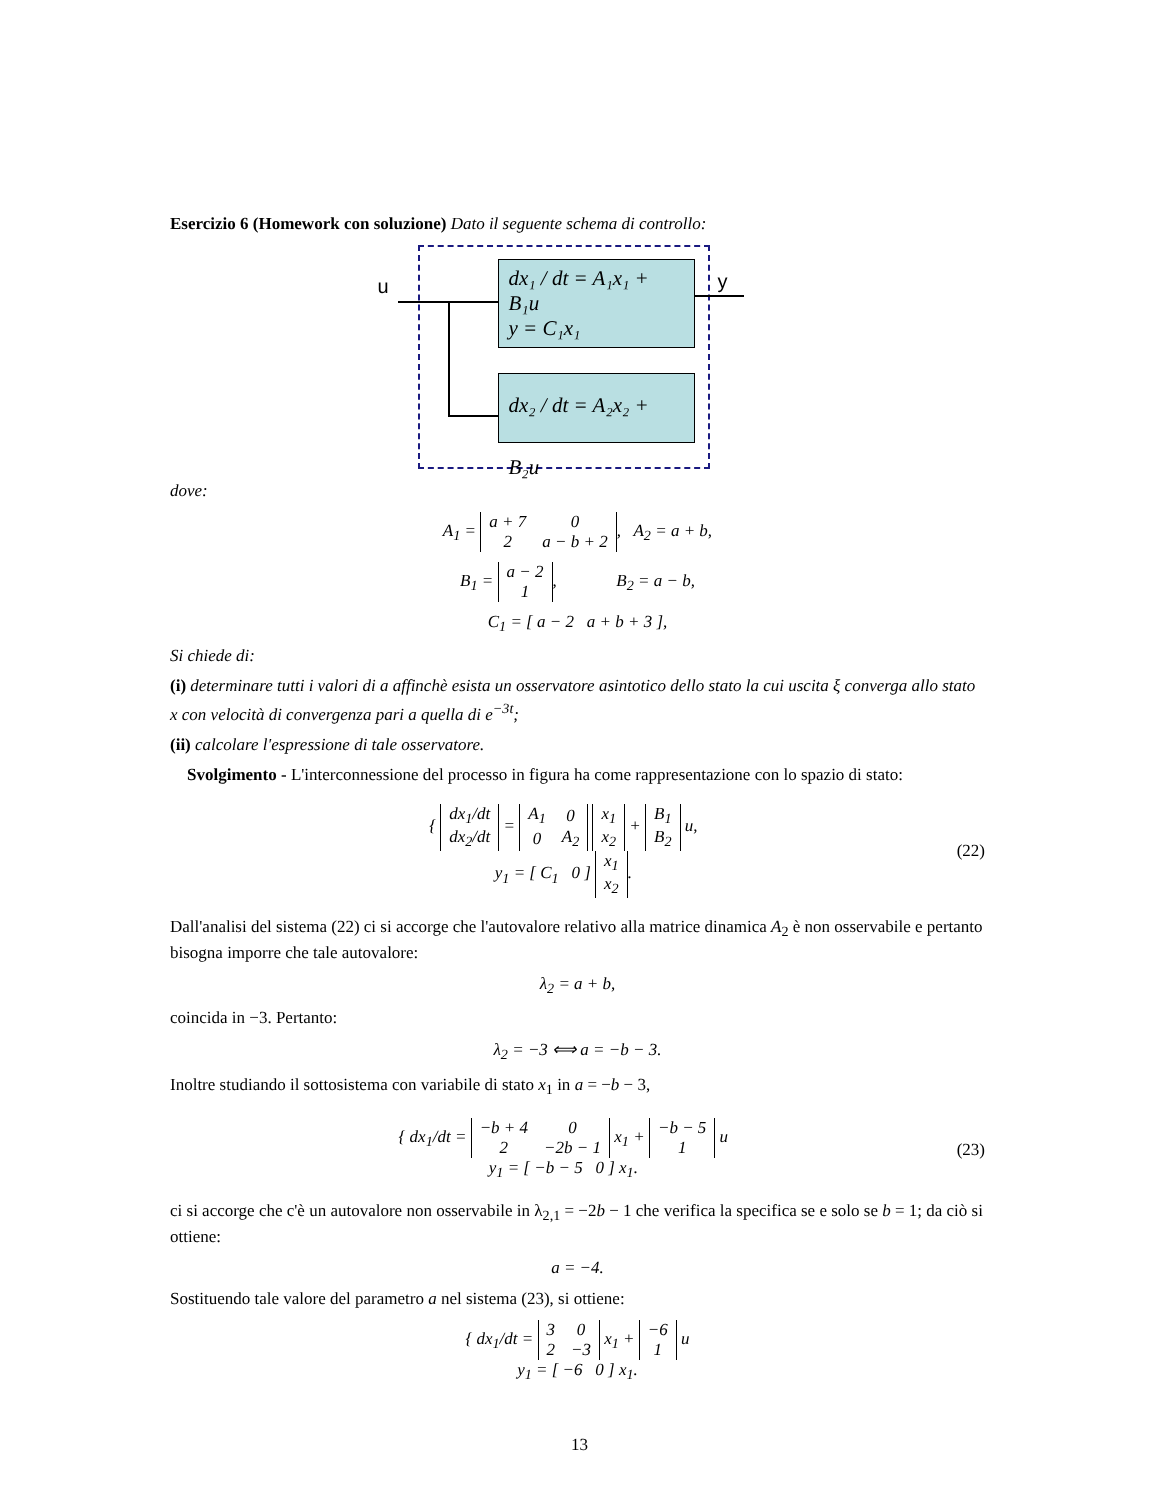Esercizio 6 (Homework con soluzione) Dato il seguente schema di controllo:
u y
dx₁ / dt = A₁x₁ + B₁u
y = C₁x₁
dx₂ / dt = A₂x₂ + B₂u
dove:
A<sub>1</sub> =
| a + 7 | 0 |
| 2 | a − b + 2 |
, A<sub>2</sub> = a + b,
B<sub>1</sub> =
| a − 2 |
| 1 |
, B<sub>2</sub> = a − b,
C<sub>1</sub> = [ a − 2 a + b + 3 ],
Si chiede di:
(i) determinare tutti i valori di a affinchè esista un osservatore asintotico dello stato la cui uscita ξ converga allo stato x con velocità di convergenza pari a quella di e<sup>−3t</sup>;
(ii) calcolare l'espressione di tale osservatore.
Svolgimento - L'interconnessione del processo in figura ha come rappresentazione con lo spazio di stato:
{
| dx<sub>1</sub>/dt |
| dx<sub>2</sub>/dt |
=
| A<sub>1</sub> | 0 |
| 0 | A<sub>2</sub> |
| x<sub>1</sub> |
| x<sub>2</sub> |
+
| B<sub>1</sub> |
| B<sub>2</sub> |
u,
y<sub>1</sub> = [ C<sub>1</sub> 0 ]
| x<sub>1</sub> |
| x<sub>2</sub> |
.
(22)
Dall'analisi del sistema (22) ci si accorge che l'autovalore relativo alla matrice dinamica A<sub>2</sub> è non osservabile e pertanto bisogna imporre che tale autovalore:
λ<sub>2</sub> = a + b,
coincida in −3. Pertanto:
λ<sub>2</sub> = −3 ⟺ a = −b − 3.
Inoltre studiando il sottosistema con variabile di stato x<sub>1</sub> in a = −b − 3,
{ dx<sub>1</sub>/dt =
| −b + 4 | 0 |
| 2 | −2b − 1 |
x<sub>1</sub> +
| −b − 5 |
| 1 |
u
y<sub>1</sub> = [ −b − 5 0 ] x<sub>1</sub>.
(23)
ci si accorge che c'è un autovalore non osservabile in λ<sub>2,1</sub> = −2b − 1 che verifica la specifica se e solo se b = 1; da ciò si ottiene:
a = −4.
Sostituendo tale valore del parametro a nel sistema (23), si ottiene:
{ dx<sub>1</sub>/dt =
| 3 | 0 |
| 2 | −3 |
x<sub>1</sub> +
| −6 |
| 1 |
u
y<sub>1</sub> = [ −6 0 ] x<sub>1</sub>.
13